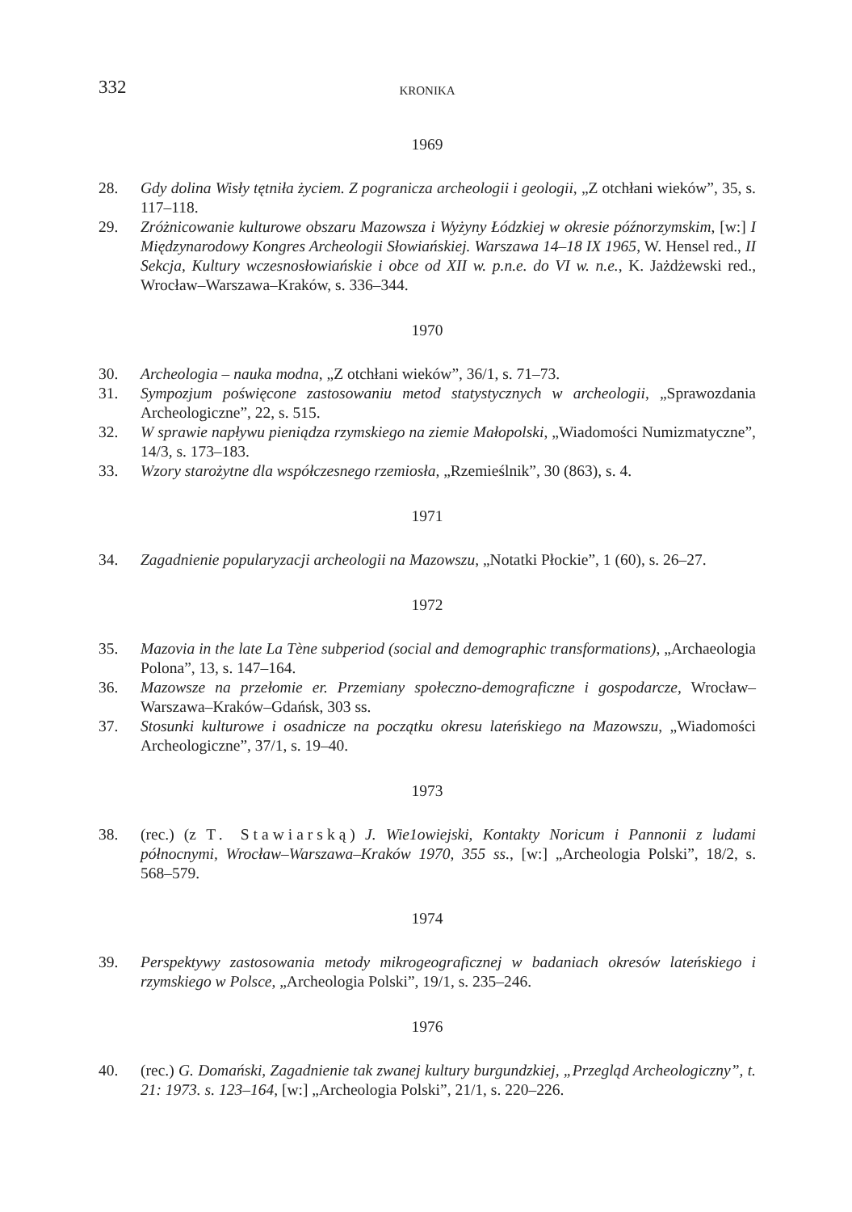332
KRONIKA
1969
28. Gdy dolina Wisły tętniła życiem. Z pogranicza archeologii i geologii, „Z otchłani wieków”, 35, s. 117–118.
29. Zróżnicowanie kulturowe obszaru Mazowsza i Wyżyny Łódzkiej w okresie późnorzymskim, [w:] I Międzynarodowy Kongres Archeologii Słowiańskiej. Warszawa 14–18 IX 1965, W. Hensel red., II Sekcja, Kultury wczesnosłowiańskie i obce od XII w. p.n.e. do VI w. n.e., K. Jażdżewski red., Wrocław–Warszawa–Kraków, s. 336–344.
1970
30. Archeologia – nauka modna, „Z otchłani wieków”, 36/1, s. 71–73.
31. Sympozjum poświęcone zastosowaniu metod statystycznych w archeologii, „Sprawozdania Archeologiczne”, 22, s. 515.
32. W sprawie napływu pieniądza rzymskiego na ziemie Małopolski, „Wiadomości Numizmatyczne”, 14/3, s. 173–183.
33. Wzory starożytne dla współczesnego rzemiosła, „Rzemieślnik”, 30 (863), s. 4.
1971
34. Zagadnienie popularyzacji archeologii na Mazowszu, „Notatki Płockie”, 1 (60), s. 26–27.
1972
35. Mazovia in the late La Tène subperiod (social and demographic transformations), „Archaeologia Polona”, 13, s. 147–164.
36. Mazowsze na przełomie er. Przemiany społeczno-demograficzne i gospodarcze, Wrocław–Warszawa–Kraków–Gdańsk, 303 ss.
37. Stosunki kulturowe i osadnicze na początku okresu lateńskiego na Mazowszu, „Wiadomości Archeologiczne”, 37/1, s. 19–40.
1973
38. (rec.) (z T. Stawiarską) J. Wie1owiejski, Kontakty Noricum i Pannonii z ludami północnymi, Wrocław–Warszawa–Kraków 1970, 355 ss., [w:] „Archeologia Polski”, 18/2, s. 568–579.
1974
39. Perspektywy zastosowania metody mikrogeograficznej w badaniach okresów lateńskiego i rzymskiego w Polsce, „Archeologia Polski”, 19/1, s. 235–246.
1976
40. (rec.) G. Domański, Zagadnienie tak zwanej kultury burgundzkiej, „Przegląd Archeologiczny”, t. 21: 1973. s. 123–164, [w:] „Archeologia Polski”, 21/1, s. 220–226.